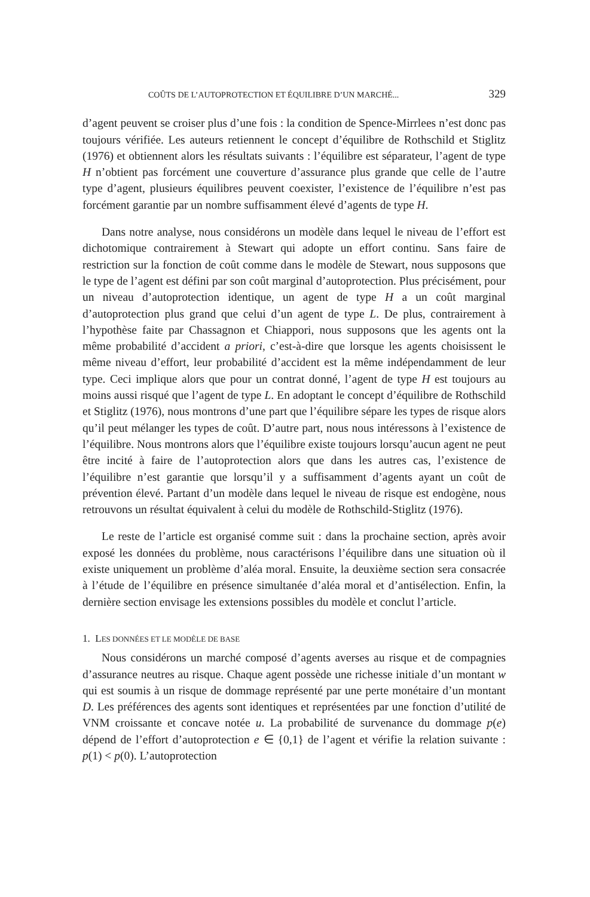COÛTS DE L’AUTOPROTECTION ET ÉQUILIBRE D’UN MARCHÉ... 329
d’agent peuvent se croiser plus d’une fois : la condition de Spence-Mirrlees n’est donc pas toujours vérifiée. Les auteurs retiennent le concept d’équilibre de Rothschild et Stiglitz (1976) et obtiennent alors les résultats suivants : l’équilibre est séparateur, l’agent de type H n’obtient pas forcément une couverture d’assurance plus grande que celle de l’autre type d’agent, plusieurs équilibres peuvent coexister, l’existence de l’équilibre n’est pas forcément garantie par un nombre suffisamment élevé d’agents de type H.
Dans notre analyse, nous considérons un modèle dans lequel le niveau de l’effort est dichotomique contrairement à Stewart qui adopte un effort continu. Sans faire de restriction sur la fonction de coût comme dans le modèle de Stewart, nous supposons que le type de l’agent est défini par son coût marginal d’autoprotection. Plus précisément, pour un niveau d’autoprotection identique, un agent de type H a un coût marginal d’autoprotection plus grand que celui d’un agent de type L. De plus, contrairement à l’hypothèse faite par Chassagnon et Chiappori, nous supposons que les agents ont la même probabilité d’accident a priori, c’est-à-dire que lorsque les agents choisissent le même niveau d’effort, leur probabilité d’accident est la même indépendamment de leur type. Ceci implique alors que pour un contrat donné, l’agent de type H est toujours au moins aussi risqué que l’agent de type L. En adoptant le concept d’équilibre de Rothschild et Stiglitz (1976), nous montrons d’une part que l’équilibre sépare les types de risque alors qu’il peut mélanger les types de coût. D’autre part, nous nous intéressons à l’existence de l’équilibre. Nous montrons alors que l’équilibre existe toujours lorsqu’aucun agent ne peut être incité à faire de l’autoprotection alors que dans les autres cas, l’existence de l’équilibre n’est garantie que lorsqu’il y a suffisamment d’agents ayant un coût de prévention élevé. Partant d’un modèle dans lequel le niveau de risque est endogène, nous retrouvons un résultat équivalent à celui du modèle de Rothschild-Stiglitz (1976).
Le reste de l’article est organisé comme suit : dans la prochaine section, après avoir exposé les données du problème, nous caractérisons l’équilibre dans une situation où il existe uniquement un problème d’aléa moral. Ensuite, la deuxième section sera consacrée à l’étude de l’équilibre en présence simultanée d’aléa moral et d’antisélection. Enfin, la dernière section envisage les extensions possibles du modèle et conclut l’article.
1. LES DONNÉES ET LE MODÈLE DE BASE
Nous considérons un marché composé d’agents averses au risque et de compagnies d’assurance neutres au risque. Chaque agent possède une richesse initiale d’un montant w qui est soumis à un risque de dommage représenté par une perte monétaire d’un montant D. Les préférences des agents sont identiques et représentées par une fonction d’utilité de VNM croissante et concave notée u. La probabilité de survenance du dommage p(e) dépend de l’effort d’autoprotection e ∈ {0,1} de l’agent et vérifie la relation suivante : p(1) < p(0). L’autoprotection